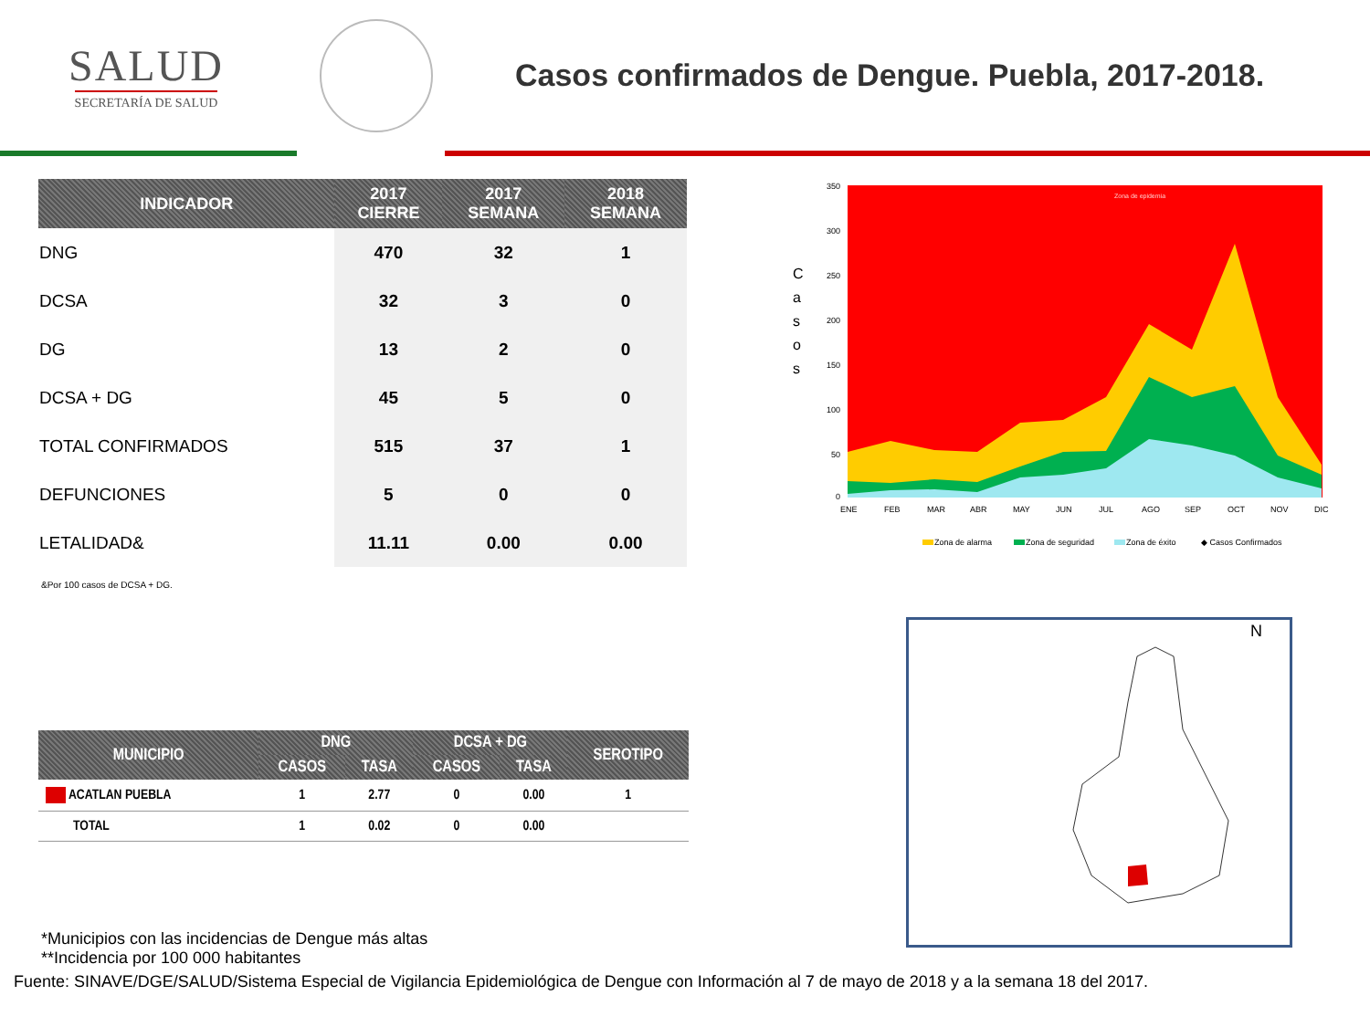SALUD
SECRETARÍA DE SALUD
Casos confirmados de Dengue. Puebla, 2017-2018.
| INDICADOR | 2017 CIERRE | 2017 SEMANA | 2018 SEMANA |
| --- | --- | --- | --- |
| DNG | 470 | 32 | 1 |
| DCSA | 32 | 3 | 0 |
| DG | 13 | 2 | 0 |
| DCSA + DG | 45 | 5 | 0 |
| TOTAL CONFIRMADOS | 515 | 37 | 1 |
| DEFUNCIONES | 5 | 0 | 0 |
| LETALIDAD& | 11.11 | 0.00 | 0.00 |
&Por 100 casos de DCSA + DG.
C
a
s
o
s
Zona de epidemia
350
300
250
200
150
100
50
0
ENE
FEB
MAR
ABR
MAY
JUN
JUL
AGO
SEP
OCT
NOV
DIC
Zona de alarma
Zona de seguridad
Zona de éxito
◆ Casos Confirmados
| MUNICIPIO | DNG | | DCSA + DG | | SEROTIPO |
| --- | --- | --- | --- | --- | --- |
| | CASOS | TASA | CASOS | TASA | |
| ACATLAN PUEBLA | 1 | 2.77 | 0 | 0.00 | 1 |
| TOTAL | 1 | 0.02 | 0 | 0.00 | |
N
*Municipios con las incidencias de Dengue más altas
**Incidencia por 100 000 habitantes
Fuente: SINAVE/DGE/SALUD/Sistema Especial de Vigilancia Epidemiológica de Dengue con Información al 7 de mayo de 2018 y a la semana 18 del 2017.